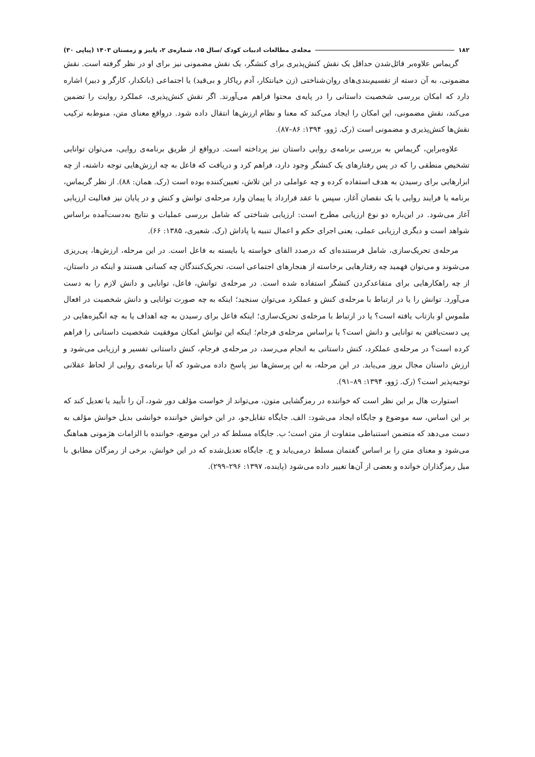۱۸۲ مجله‌ی مطالعات ادبیات کودک /سال ۱۵، شماره‌ی ۲، پاییز و زمستان ۱۴۰۳ (پیاپی ۳۰)
گریماس علاوه‌بر قائل‌شدن حداقل یک نقش کنش‌پذیری برای کنشگر، یک نقش مضمونی نیز برای او در نظر گرفته است. نقش مضمونی، به آن دسته از تقسیم‌بندی‌های روان‌شناختی (زن خیانتکار، آدم ریاکار و بی‌قید) یا اجتماعی (بانکدار، کارگر و دبیر) اشاره دارد که امکان بررسی شخصیت داستانی را در پایه‌ی محتوا فراهم می‌آورند. اگر نقش کنش‌پذیری، عملکرد روایت را تضمین می‌کند، نقش مضمونی، این امکان را ایجاد می‌کند که معنا و نظام ارزش‌ها انتقال داده شود. درواقع معنای متن، منوط‌به ترکیب نقش‌ها کنش‌پذیری و مضمونی است (رک. ژوو، ۱۳۹۴: ۸۶–۸۷).
علاوه‌براین، گریماس به بررسی برنامه‌ی روایی داستان نیز پرداخته است. درواقع از طریق برنامه‌ی روایی، می‌توان توانایی تشخیص منطقی را که در پس رفتارهای یک کنشگر وجود دارد، فراهم کرد و دریافت که فاعل به چه ارزش‌هایی توجه داشته، از چه ابزارهایی برای رسیدن به هدف استفاده کرده و چه عواملی در این تلاش، تعیین‌کننده بوده است (رک. همان: ۸۸). از نظر گریماس، برنامه یا فرایند روایی با یک نقصان آغاز، سپس با عقد قرارداد یا پیمان وارد مرحله‌ی توانش و کنش و در پایان نیز فعالیت ارزیابی آغاز می‌شود. در این‌باره دو نوع ارزیابی مطرح است: ارزیابی شناختی که شامل بررسی عملیات و نتایج به‌دست‌آمده براساس شواهد است و دیگری ارزیابی عملی، یعنی اجرای حکم و اعمال تنبیه یا پاداش (رک. شعیری، ۱۳۸۵: ۶۶).
مرحله‌ی تحریک‌سازی، شامل فرستنده‌ای که درصدد القای خواسته یا بایسته به فاعل است. در این مرحله، ارزش‌ها، پی‌ریزی می‌شوند و می‌توان فهمید چه رفتارهایی برخاسته از هنجارهای اجتماعی است، تحریک‌کنندگان چه کسانی هستند و اینکه در داستان، از چه راهکارهایی برای متقاعدکردن کنشگر استفاده شده است. در مرحله‌ی توانش، فاعل، توانایی و دانش لازم را به دست می‌آورد. توانش را یا در ارتباط با مرحله‌ی کنش و عملکرد می‌توان سنجید؛ اینکه به چه صورت توانایی و دانش شخصیت در افعال ملموس او بازتاب یافته است؟ یا در ارتباط با مرحله‌ی تحریک‌سازی؛ اینکه فاعل برای رسیدن به چه اهداف یا به چه انگیزه‌هایی در پی دست‌یافتن به توانایی و دانش است؟ یا براساس مرحله‌ی فرجام؛ اینکه این توانش امکان موفقیت شخصیت داستانی را فراهم کرده است؟ در مرحله‌ی عملکرد، کنش داستانی به انجام می‌رسد، در مرحله‌ی فرجام، کنش داستانی تفسیر و ارزیابی می‌شود و ارزش داستان مجال بروز می‌یابد. در این مرحله، به این پرسش‌ها نیز پاسخ داده می‌شود که آیا برنامه‌ی روایی از لحاظ عقلانی توجیه‌پذیر است؟ (رک. ژوو، ۱۳۹۴: ۸۹–۹۱).
استوارت هال بر این نظر است که خواننده در رمزگشایی متون، می‌تواند از خواست مؤلف دور شود، آن را تأیید یا تعدیل کند که بر این اساس، سه موضوع و جایگاه ایجاد می‌شود: الف. جایگاه تقابل‌جو، در این خوانش خواننده خوانشی بدیل خوانش مؤلف به دست می‌دهد که متضمن استنباطی متفاوت از متن است؛ ب. جایگاه مسلط که در این موضع، خواننده با الزامات هژمونی هماهنگ می‌شود و معنای متن را بر اساس گفتمان مسلط درمی‌یابد و ج. جایگاه تعدیل‌شده که در این خوانش، برخی از رمزگان مطابق با میل رمزگذاران خوانده و بعضی از آن‌ها تغییر داده می‌شود (پاینده، ۱۳۹۷: ۲۹۶–۲۹۹).